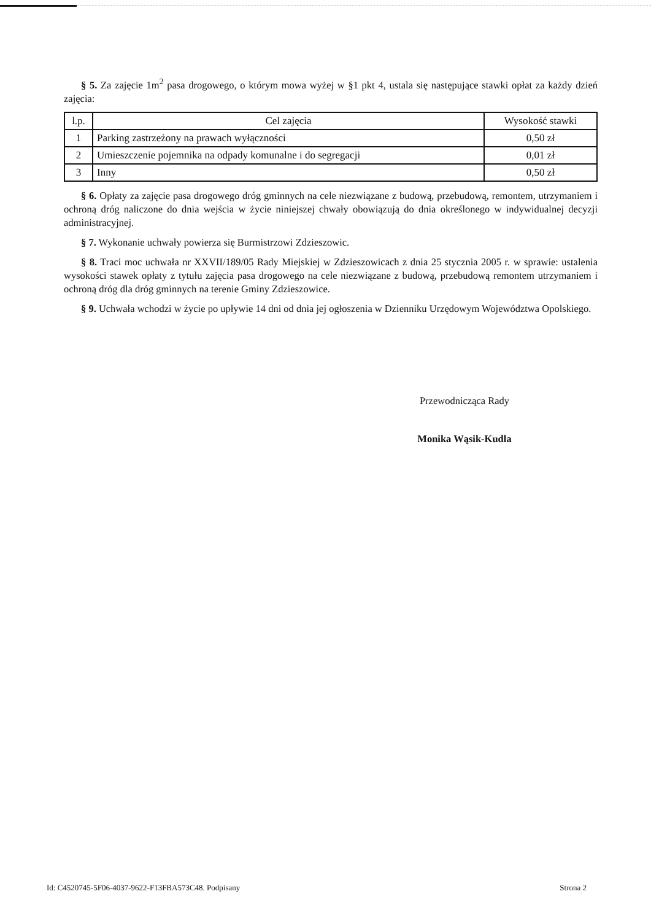§ 5. Za zajęcie 1m<sup>2</sup> pasa drogowego, o którym mowa wyżej w §1 pkt 4, ustala się następujące stawki opłat za każdy dzień zajęcia:
| l.p. | Cel zajęcia | Wysokość stawki |
| --- | --- | --- |
| 1 | Parking zastrzeżony na prawach wyłączności | 0,50 zł |
| 2 | Umieszczenie pojemnika na odpady komunalne i do segregacji | 0,01 zł |
| 3 | Inny | 0,50 zł |
§ 6. Opłaty za zajęcie pasa drogowego dróg gminnych na cele niezwiązane z budową, przebudową, remontem, utrzymaniem i ochroną dróg naliczone do dnia wejścia w życie niniejszej chwały obowiązują do dnia określonego w indywidualnej decyzji administracyjnej.
§ 7. Wykonanie uchwały powierza się Burmistrzowi Zdzieszowic.
§ 8. Traci moc uchwała nr XXVII/189/05 Rady Miejskiej w Zdzieszowicach z dnia 25 stycznia 2005 r. w sprawie: ustalenia wysokości stawek opłaty z tytułu zajęcia pasa drogowego na cele niezwiązane z budową, przebudową remontem utrzymaniem i ochroną dróg dla dróg gminnych na terenie Gminy Zdzieszowice.
§ 9. Uchwała wchodzi w życie po upływie 14 dni od dnia jej ogłoszenia w Dzienniku Urzędowym Województwa Opolskiego.
Przewodnicząca Rady
Monika Wąsik-Kudla
Id: C4520745-5F06-4037-9622-F13FBA573C48. Podpisany Strona 2